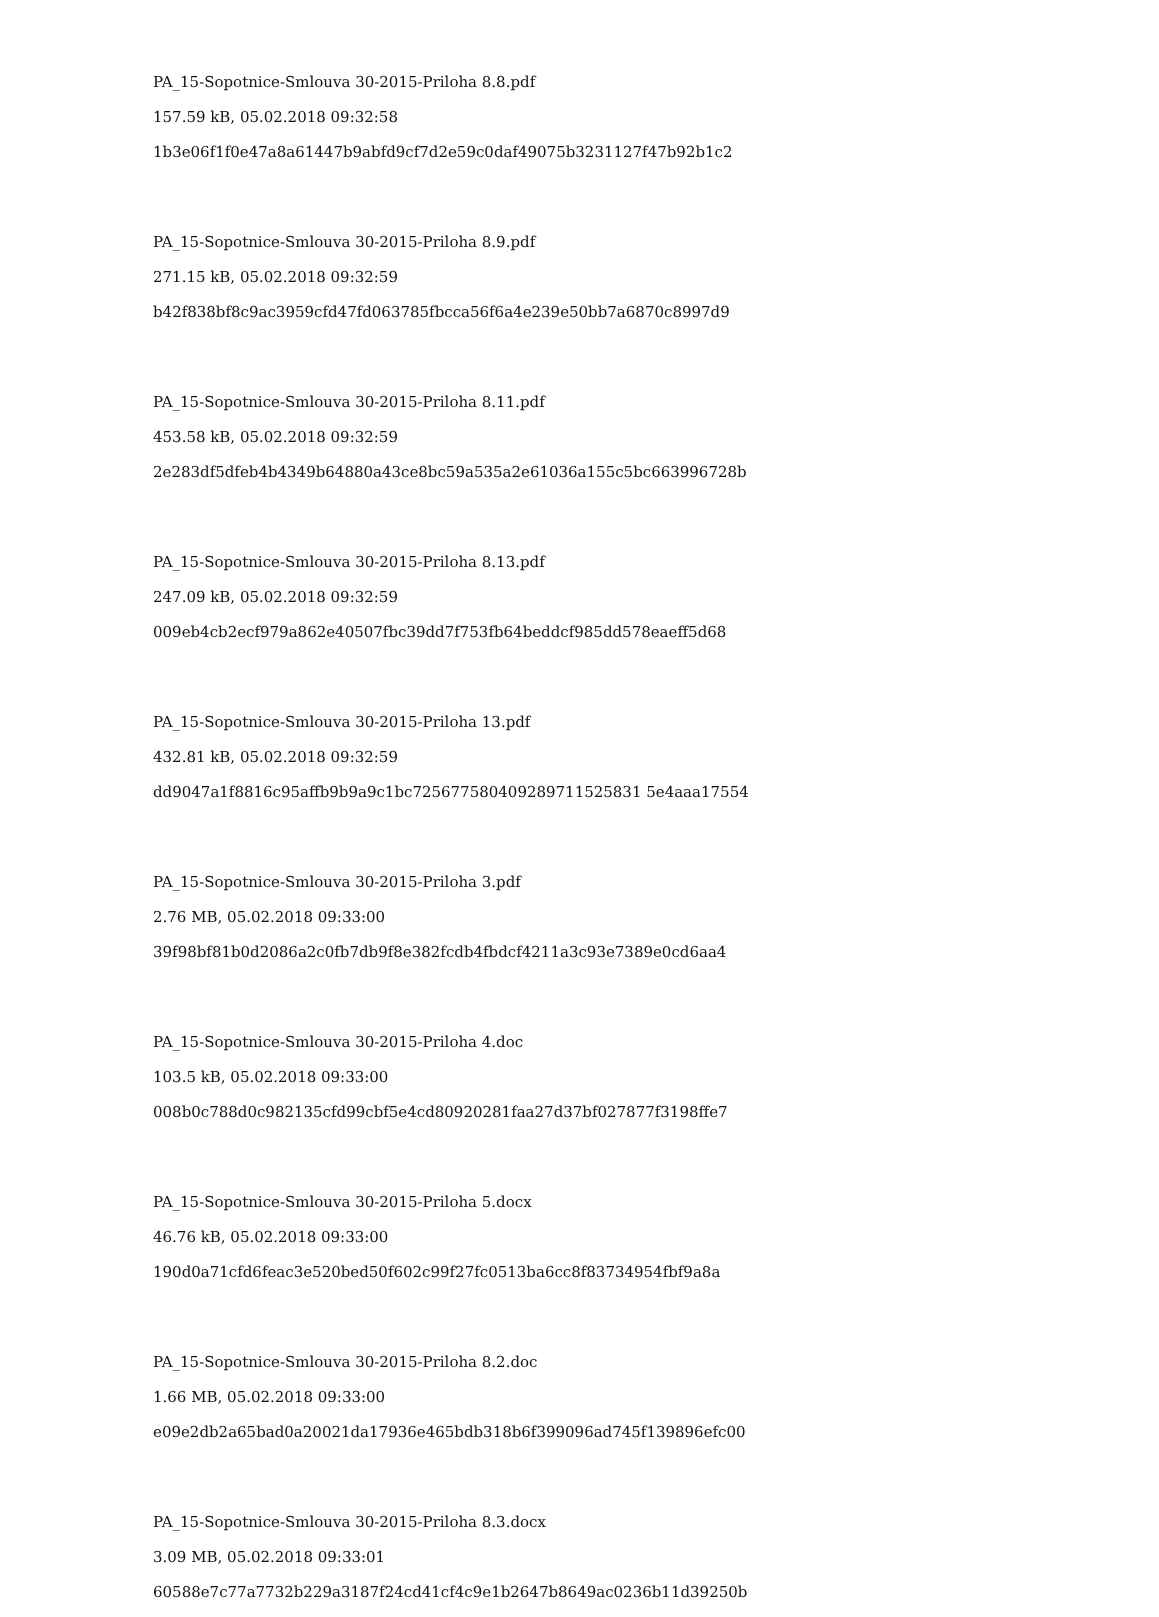PA_15-Sopotnice-Smlouva 30-2015-Priloha 8.8.pdf
157.59 kB, 05.02.2018 09:32:58
1b3e06f1f0e47a8a61447b9abfd9cf7d2e59c0daf49075b3231127f47b92b1c2
PA_15-Sopotnice-Smlouva 30-2015-Priloha 8.9.pdf
271.15 kB, 05.02.2018 09:32:59
b42f838bf8c9ac3959cfd47fd063785fbcca56f6a4e239e50bb7a6870c8997d9
PA_15-Sopotnice-Smlouva 30-2015-Priloha 8.11.pdf
453.58 kB, 05.02.2018 09:32:59
2e283df5dfeb4b4349b64880a43ce8bc59a535a2e61036a155c5bc663996728b
PA_15-Sopotnice-Smlouva 30-2015-Priloha 8.13.pdf
247.09 kB, 05.02.2018 09:32:59
009eb4cb2ecf979a862e40507fbc39dd7f753fb64beddcf985dd578eaeff5d68
PA_15-Sopotnice-Smlouva 30-2015-Priloha 13.pdf
432.81 kB, 05.02.2018 09:32:59
dd9047a1f8816c95affb9b9a9c1bc725677580409289711525831 5e4aaa17554
PA_15-Sopotnice-Smlouva 30-2015-Priloha 3.pdf
2.76 MB, 05.02.2018 09:33:00
39f98bf81b0d2086a2c0fb7db9f8e382fcdb4fbdcf4211a3c93e7389e0cd6aa4
PA_15-Sopotnice-Smlouva 30-2015-Priloha 4.doc
103.5 kB, 05.02.2018 09:33:00
008b0c788d0c982135cfd99cbf5e4cd80920281faa27d37bf027877f3198ffe7
PA_15-Sopotnice-Smlouva 30-2015-Priloha 5.docx
46.76 kB, 05.02.2018 09:33:00
190d0a71cfd6feac3e520bed50f602c99f27fc0513ba6cc8f83734954fbf9a8a
PA_15-Sopotnice-Smlouva 30-2015-Priloha 8.2.doc
1.66 MB, 05.02.2018 09:33:00
e09e2db2a65bad0a20021da17936e465bdb318b6f399096ad745f139896efc00
PA_15-Sopotnice-Smlouva 30-2015-Priloha 8.3.docx
3.09 MB, 05.02.2018 09:33:01
60588e7c77a7732b229a3187f24cd41cf4c9e1b2647b8649ac0236b11d39250b